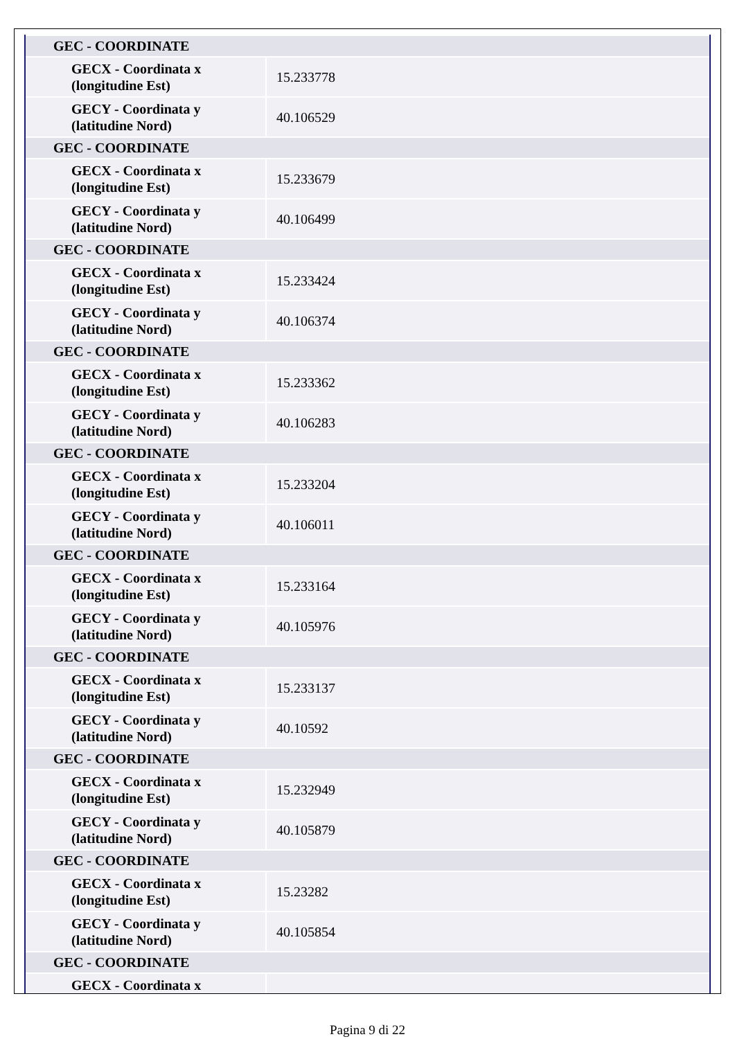| GEC - COORDINATE | |
| GECX - Coordinata x (longitudine Est) | 15.233778 |
| GECY - Coordinata y (latitudine Nord) | 40.106529 |
| GEC - COORDINATE | |
| GECX - Coordinata x (longitudine Est) | 15.233679 |
| GECY - Coordinata y (latitudine Nord) | 40.106499 |
| GEC - COORDINATE | |
| GECX - Coordinata x (longitudine Est) | 15.233424 |
| GECY - Coordinata y (latitudine Nord) | 40.106374 |
| GEC - COORDINATE | |
| GECX - Coordinata x (longitudine Est) | 15.233362 |
| GECY - Coordinata y (latitudine Nord) | 40.106283 |
| GEC - COORDINATE | |
| GECX - Coordinata x (longitudine Est) | 15.233204 |
| GECY - Coordinata y (latitudine Nord) | 40.106011 |
| GEC - COORDINATE | |
| GECX - Coordinata x (longitudine Est) | 15.233164 |
| GECY - Coordinata y (latitudine Nord) | 40.105976 |
| GEC - COORDINATE | |
| GECX - Coordinata x (longitudine Est) | 15.233137 |
| GECY - Coordinata y (latitudine Nord) | 40.10592 |
| GEC - COORDINATE | |
| GECX - Coordinata x (longitudine Est) | 15.232949 |
| GECY - Coordinata y (latitudine Nord) | 40.105879 |
| GEC - COORDINATE | |
| GECX - Coordinata x (longitudine Est) | 15.23282 |
| GECY - Coordinata y (latitudine Nord) | 40.105854 |
| GEC - COORDINATE | |
| GECX - Coordinata x | |
Pagina 9 di 22